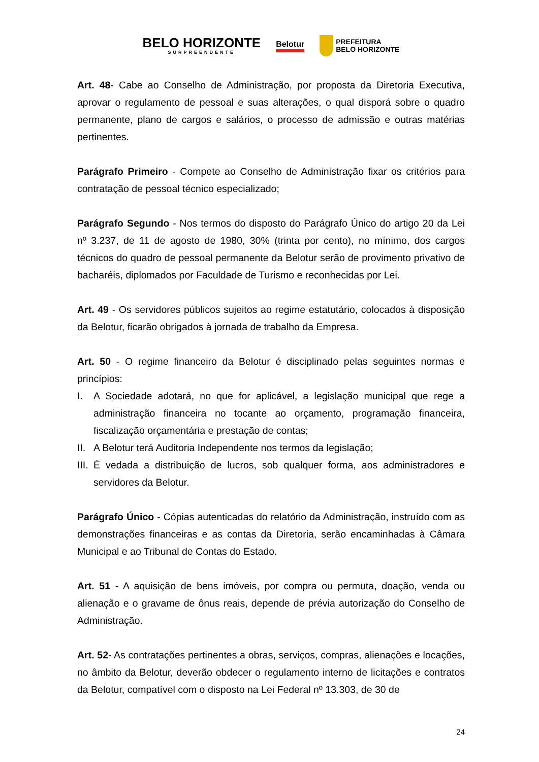BELO HORIZONTE
SURPREENDENTE
Belotur
PREFEITURA
BELO HORIZONTE
Art. 48- Cabe ao Conselho de Administração, por proposta da Diretoria Executiva, aprovar o regulamento de pessoal e suas alterações, o qual disporá sobre o quadro permanente, plano de cargos e salários, o processo de admissão e outras matérias pertinentes.
Parágrafo Primeiro - Compete ao Conselho de Administração fixar os critérios para contratação de pessoal técnico especializado;
Parágrafo Segundo - Nos termos do disposto do Parágrafo Único do artigo 20 da Lei nº 3.237, de 11 de agosto de 1980, 30% (trinta por cento), no mínimo, dos cargos técnicos do quadro de pessoal permanente da Belotur serão de provimento privativo de bacharéis, diplomados por Faculdade de Turismo e reconhecidas por Lei.
Art. 49 - Os servidores públicos sujeitos ao regime estatutário, colocados à disposição da Belotur, ficarão obrigados à jornada de trabalho da Empresa.
Art. 50 - O regime financeiro da Belotur é disciplinado pelas seguintes normas e princípios:
I. A Sociedade adotará, no que for aplicável, a legislação municipal que rege a administração financeira no tocante ao orçamento, programação financeira, fiscalização orçamentária e prestação de contas;
II. A Belotur terá Auditoria Independente nos termos da legislação;
III. É vedada a distribuição de lucros, sob qualquer forma, aos administradores e servidores da Belotur.
Parágrafo Único - Cópias autenticadas do relatório da Administração, instruído com as demonstrações financeiras e as contas da Diretoria, serão encaminhadas à Câmara Municipal e ao Tribunal de Contas do Estado.
Art. 51 - A aquisição de bens imóveis, por compra ou permuta, doação, venda ou alienação e o gravame de ônus reais, depende de prévia autorização do Conselho de Administração.
Art. 52- As contratações pertinentes a obras, serviços, compras, alienações e locações, no âmbito da Belotur, deverão obdecer o regulamento interno de licitações e contratos da Belotur, compatível com o disposto na Lei Federal nº 13.303, de 30 de
24